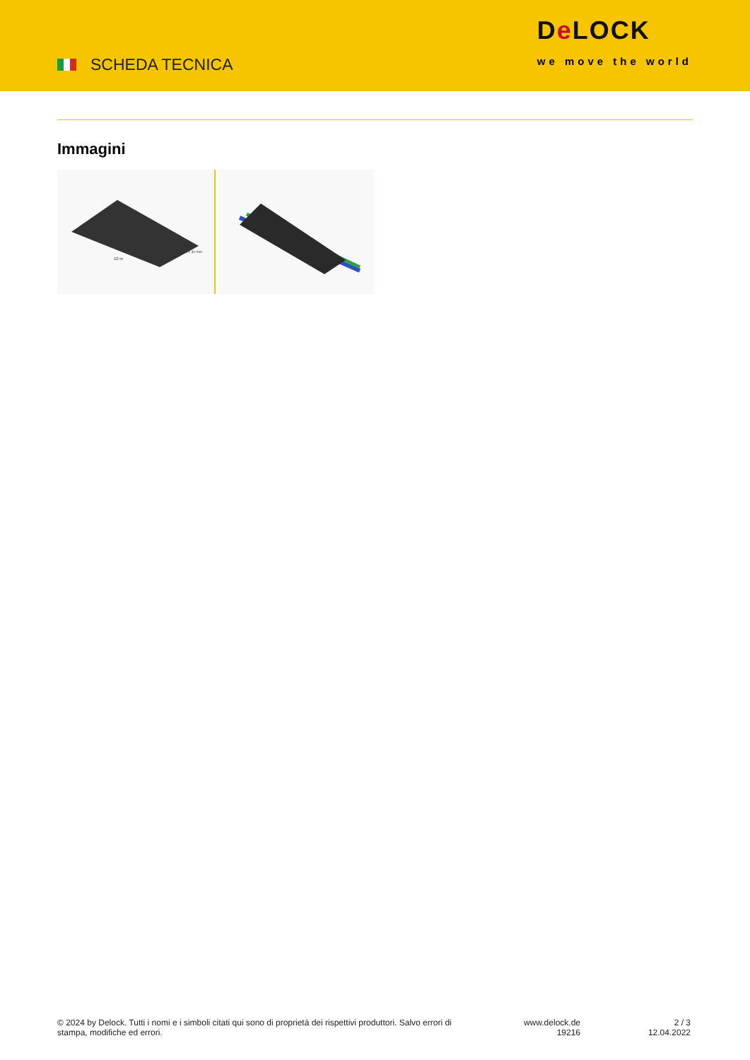SCHEDA TECNICA
De LOCK
we move the world
Immagini
10 m
Ø = 30 mm
© 2024 by Delock. Tutti i nomi e i simboli citati qui sono di proprietà dei rispettivi produttori. Salvo errori di stampa, modifiche ed errori.
www.delock.de
19216
2 / 3
12.04.2022